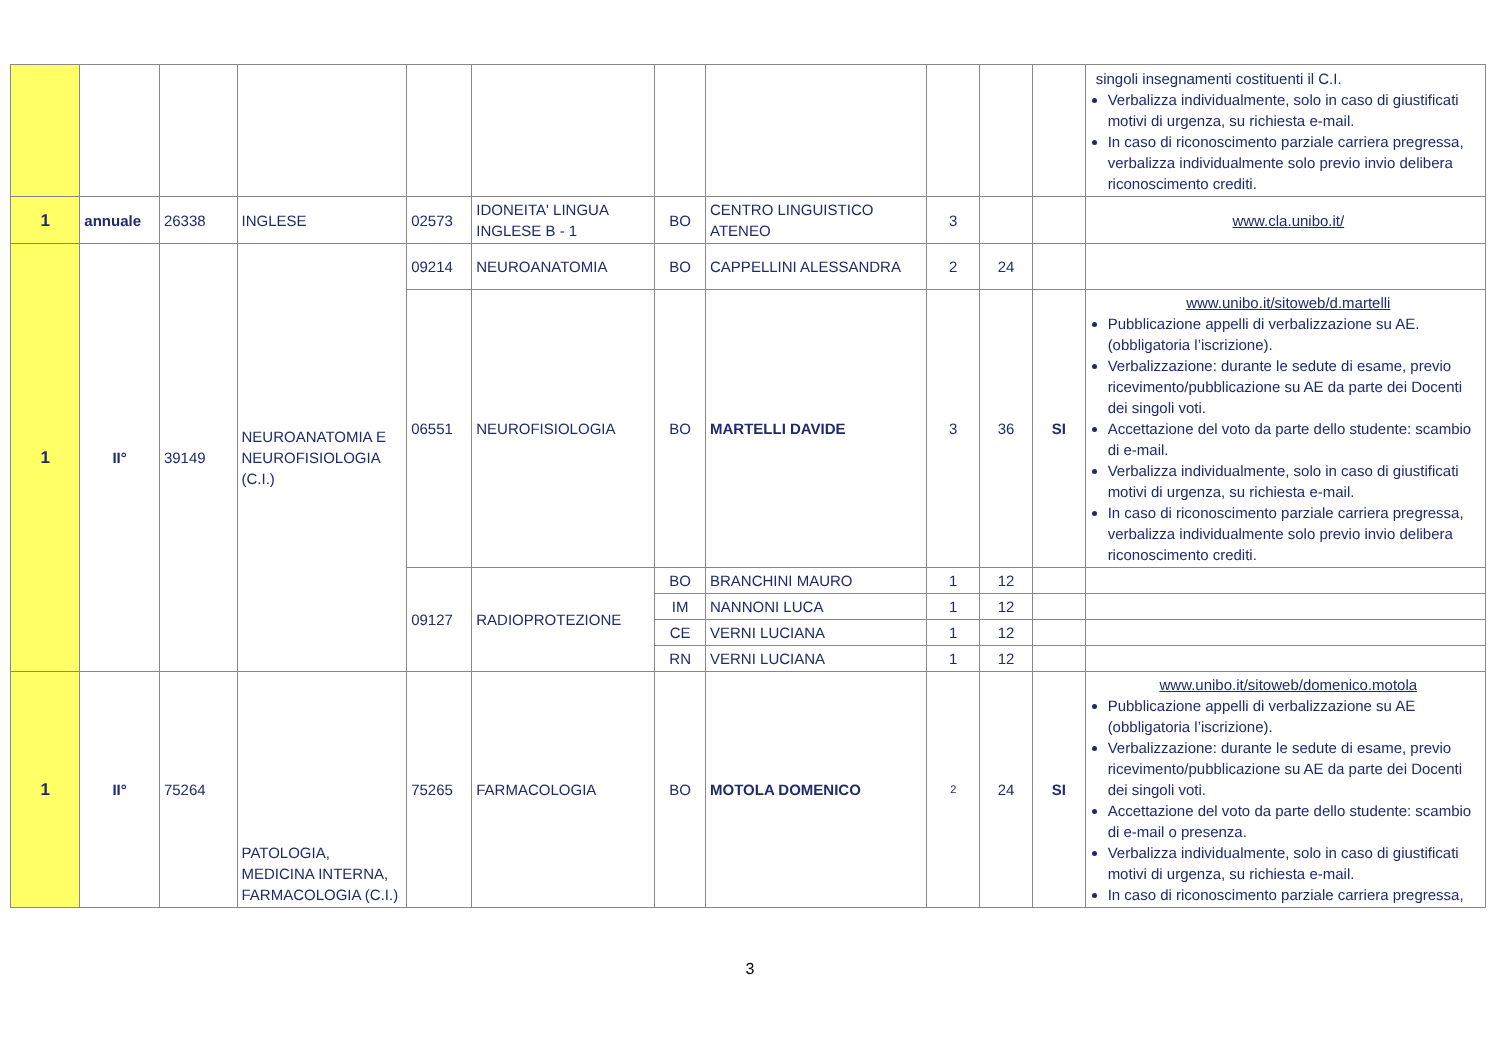| | | | | | | | | | | | singoli insegnamenti costituenti il C.I. Verbalizza individualmente, solo in caso di giustificati motivi di urgenza, su richiesta e-mail. In caso di riconoscimento parziale carriera pregressa, verbalizza individualmente solo previo invio delibera riconoscimento crediti. |
| 1 | annuale | 26338 | INGLESE | 02573 | IDONEITA' LINGUA INGLESE B - 1 | BO | CENTRO LINGUISTICO ATENEO | 3 | | | www.cla.unibo.it/ |
| 1 | II° | 39149 | NEUROANATOMIA E NEUROFISIOLOGIA (C.I.) | 09214 | NEUROANATOMIA | BO | CAPPELLINI ALESSANDRA | 2 | 24 | | |
| | | | | 06551 | NEUROFISIOLOGIA | BO | MARTELLI DAVIDE | 3 | 36 | SI | www.unibo.it/sitoweb/d.martelli Pubblicazione appelli di verbalizzazione su AE. (obbligatoria l’iscrizione). Verbalizzazione: durante le sedute di esame, previo ricevimento/pubblicazione su AE da parte dei Docenti dei singoli voti. Accettazione del voto da parte dello studente: scambio di e-mail. Verbalizza individualmente, solo in caso di giustificati motivi di urgenza, su richiesta e-mail. In caso di riconoscimento parziale carriera pregressa, verbalizza individualmente solo previo invio delibera riconoscimento crediti. |
| | | | | 09127 | RADIOPROTEZIONE | BO | BRANCHINI MAURO | 1 | 12 | | |
| | | | | | | IM | NANNONI LUCA | 1 | 12 | | |
| | | | | | | CE | VERNI LUCIANA | 1 | 12 | | |
| | | | | | | RN | VERNI LUCIANA | 1 | 12 | | |
| 1 | II° | 75264 | PATOLOGIA, MEDICINA INTERNA, FARMACOLOGIA (C.I.) | 75265 | FARMACOLOGIA | BO | MOTOLA DOMENICO | 2 | 24 | SI | www.unibo.it/sitoweb/domenico.motola Pubblicazione appelli di verbalizzazione su AE (obbligatoria l’iscrizione). Verbalizzazione: durante le sedute di esame, previo ricevimento/pubblicazione su AE da parte dei Docenti dei singoli voti. Accettazione del voto da parte dello studente: scambio di e-mail o presenza. Verbalizza individualmente, solo in caso di giustificati motivi di urgenza, su richiesta e-mail. In caso di riconoscimento parziale carriera pregressa, |
3